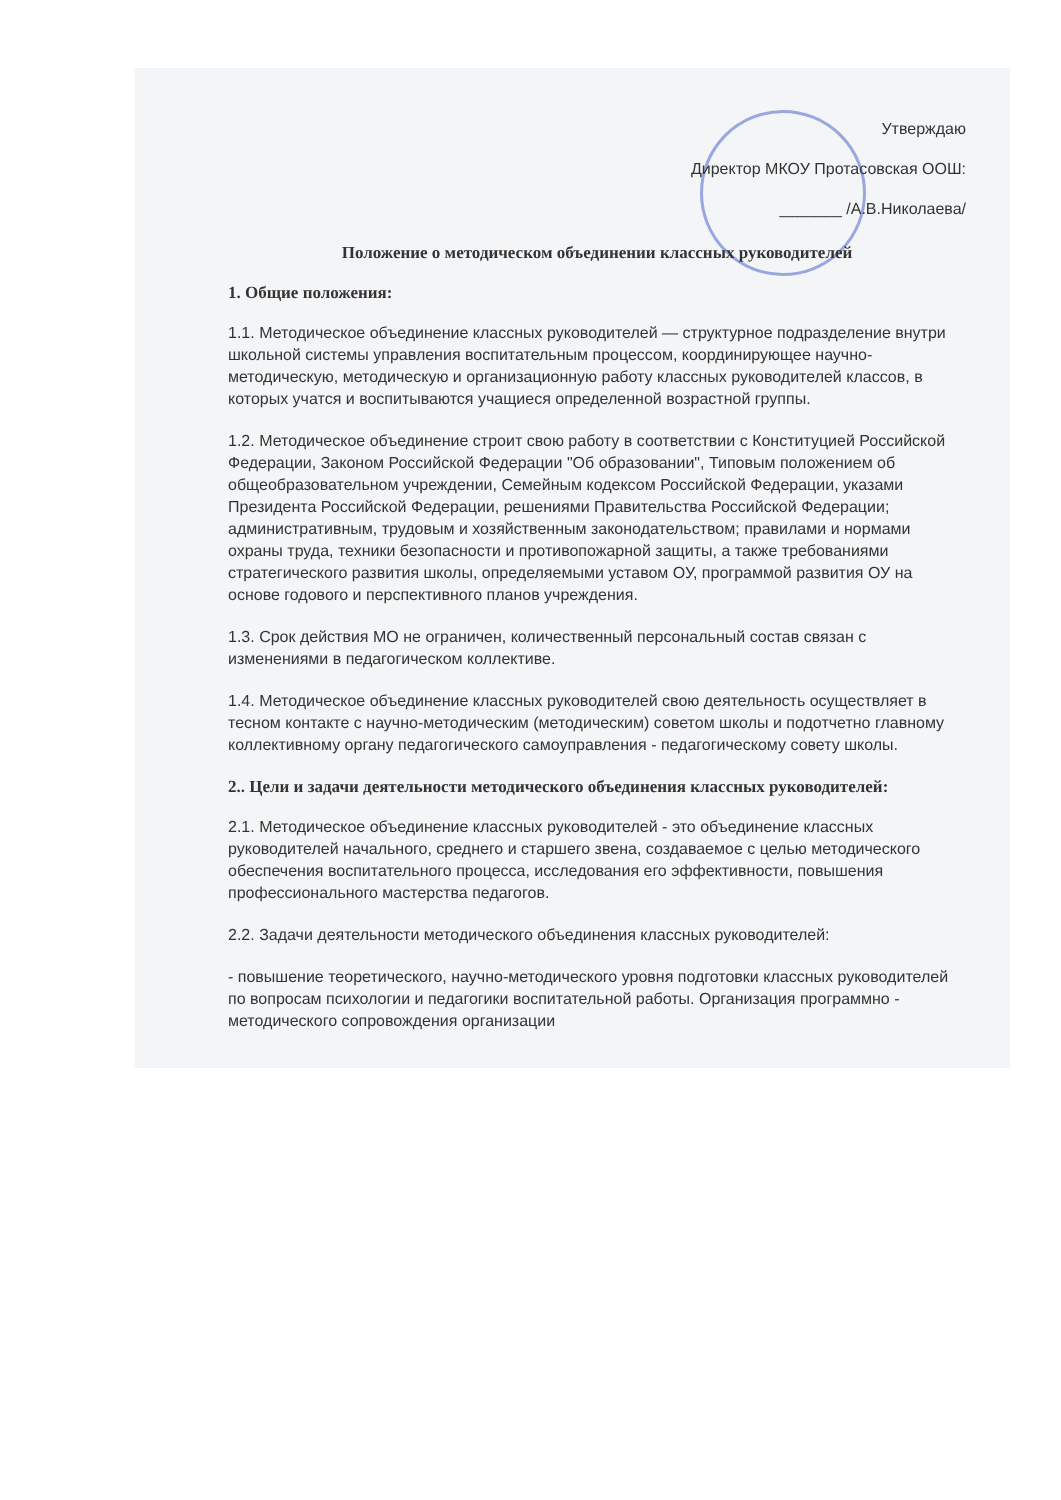Утверждаю
Директор МКОУ Протасовская ООШ:
_______ /А.В.Николаева/
Положение о методическом объединении классных руководителей
1. Общие положения:
1.1. Методическое объединение классных руководителей — структурное подразделение внутри школьной системы управления воспитательным процессом, координирующее научно-методическую, методическую и организационную работу классных руководителей классов, в которых учатся и воспитываются учащиеся определенной возрастной группы.
1.2. Методическое объединение строит свою работу в соответствии с Конституцией Российской Федерации, Законом Российской Федерации "Об образовании", Типовым положением об общеобразовательном учреждении, Семейным кодексом Российской Федерации, указами Президента Российской Федерации, решениями Правительства Российской Федерации; административным, трудовым и хозяйственным законодательством; правилами и нормами охраны труда, техники безопасности и противопожарной защиты, а также требованиями стратегического развития школы, определяемыми уставом ОУ, программой развития ОУ на основе годового и перспективного планов учреждения.
1.3. Срок действия МО не ограничен, количественный персональный состав связан с изменениями в педагогическом коллективе.
1.4. Методическое объединение классных руководителей свою деятельность осуществляет в тесном контакте с научно-методическим (методическим) советом школы и подотчетно главному коллективному органу педагогического самоуправления - педагогическому совету школы.
2.. Цели и задачи деятельности методического объединения классных руководителей:
2.1. Методическое объединение классных руководителей - это объединение классных руководителей начального, среднего и старшего звена, создаваемое с целью методического обеспечения воспитательного процесса, исследования его эффективности, повышения профессионального мастерства педагогов.
2.2. Задачи деятельности методического объединения классных руководителей:
- повышение теоретического, научно-методического уровня подготовки классных руководителей по вопросам психологии и педагогики воспитательной работы. Организация программно - методического сопровождения организации